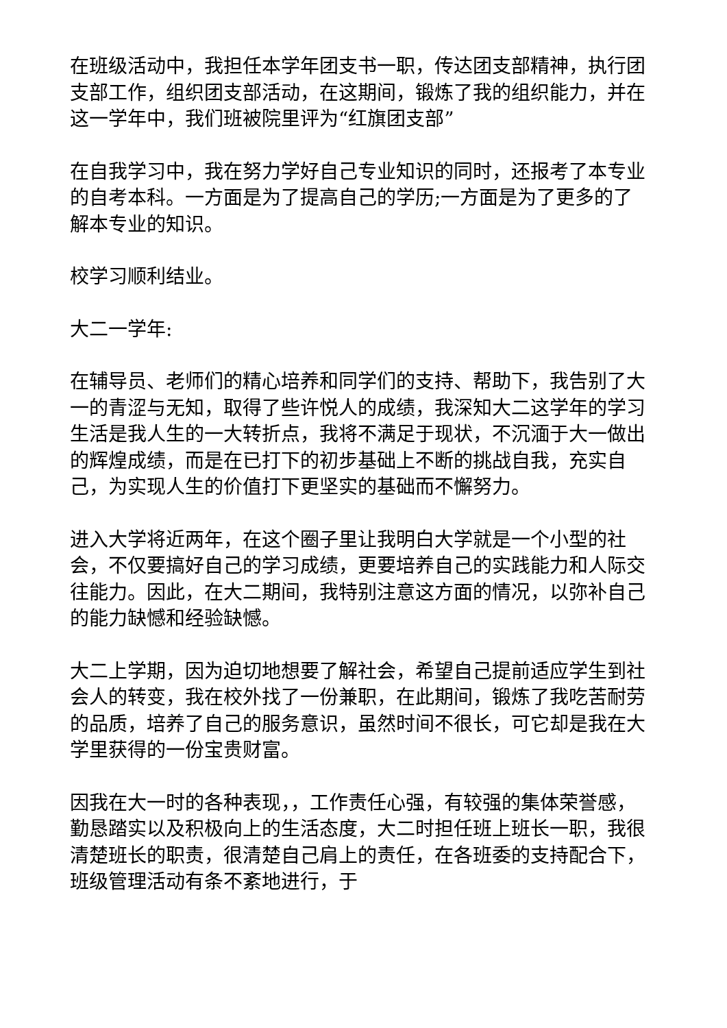在班级活动中，我担任本学年团支书一职，传达团支部精神，执行团支部工作，组织团支部活动，在这期间，锻炼了我的组织能力，并在这一学年中，我们班被院里评为“红旗团支部”
在自我学习中，我在努力学好自己专业知识的同时，还报考了本专业的自考本科。一方面是为了提高自己的学历;一方面是为了更多的了解本专业的知识。
校学习顺利结业。
大二一学年:
在辅导员、老师们的精心培养和同学们的支持、帮助下，我告别了大一的青涩与无知，取得了些许悦人的成绩，我深知大二这学年的学习生活是我人生的一大转折点，我将不满足于现状，不沉湎于大一做出的辉煌成绩，而是在已打下的初步基础上不断的挑战自我，充实自己，为实现人生的价值打下更坚实的基础而不懈努力。
进入大学将近两年，在这个圈子里让我明白大学就是一个小型的社会，不仅要搞好自己的学习成绩，更要培养自己的实践能力和人际交往能力。因此，在大二期间，我特别注意这方面的情况，以弥补自己的能力缺憾和经验缺憾。
大二上学期，因为迫切地想要了解社会，希望自己提前适应学生到社会人的转变，我在校外找了一份兼职，在此期间，锻炼了我吃苦耐劳的品质，培养了自己的服务意识，虽然时间不很长，可它却是我在大学里获得的一份宝贵财富。
因我在大一时的各种表现，，工作责任心强，有较强的集体荣誉感，勤恳踏实以及积极向上的生活态度，大二时担任班上班长一职，我很清楚班长的职责，很清楚自己肩上的责任，在各班委的支持配合下，班级管理活动有条不紊地进行，于